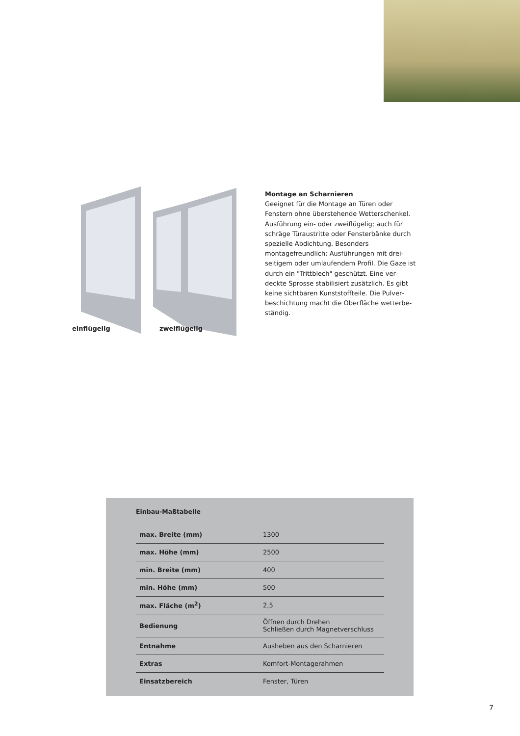einflügelig zweiflügelig
Montage an Scharnieren
Geeignet für die Montage an Türen oder Fenstern ohne überstehende Wetterschen­kel. Ausführung ein- oder zweiflügelig; auch für schräge Türaustritte oder Fensterbän­ke durch spezielle Abdichtung. Besonders montagefreundlich: Ausführungen mit drei­seitigem oder umlaufendem Profil. Die Gaze ist durch ein "Trittblech" geschützt. Eine ver­deckte Sprosse stabilisiert zusätzlich. Es gibt keine sichtbaren Kunststoffteile. Die Pulver­beschichtung macht die Oberfläche wetterbe­ständig.
Einbau-Maßtabelle
| max. Breite (mm) | 1300 |
| max. Höhe (mm) | 2500 |
| min. Breite (mm) | 400 |
| min. Höhe (mm) | 500 |
| max. Fläche (m<sup>2</sup>) | 2,5 |
| Bedienung | Öffnen durch Drehen Schließen durch Magnetverschluss |
| Entnahme | Ausheben aus den Scharnieren |
| Extras | Komfort-Montagerahmen |
| Einsatzbereich | Fenster, Türen |
7